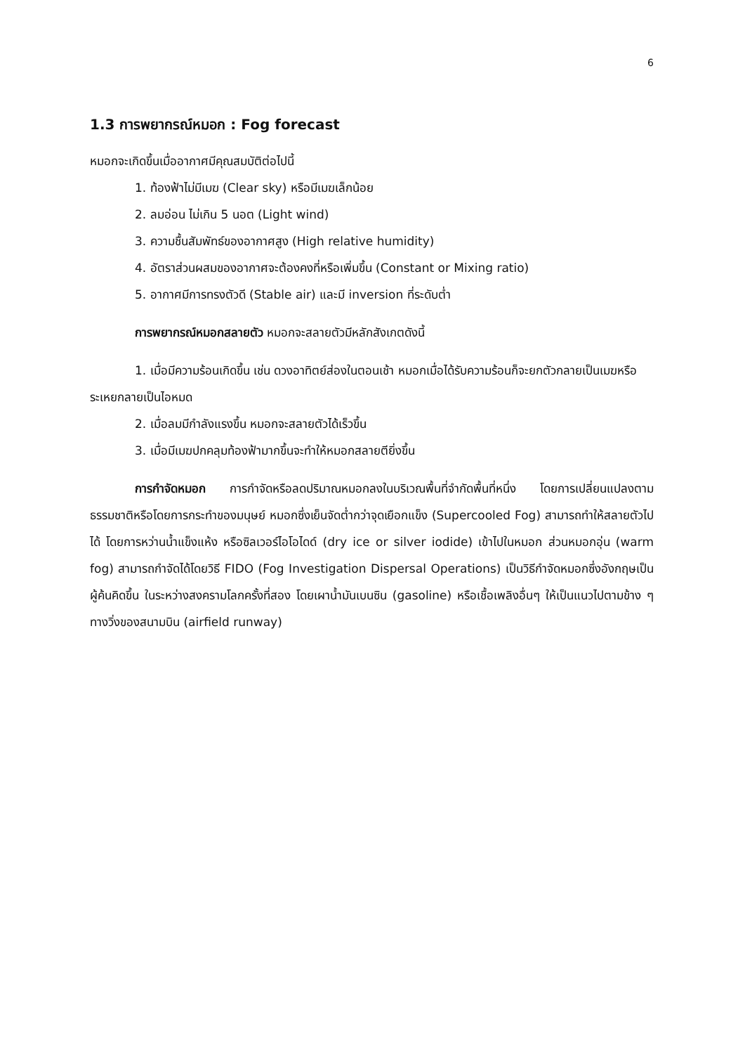6
1.3 การพยากรณ์หมอก : Fog forecast
หมอกจะเกิดขึ้นเมื่ออากาศมีคุณสมบัติต่อไปนี้
1. ท้องฟ้าไม่มีเมฆ (Clear sky) หรือมีเมฆเล็กน้อย
2. ลมอ่อน ไม่เกิน 5 นอต (Light wind)
3. ความชื้นสัมพัทธ์ของอากาศสูง (High relative humidity)
4. อัตราส่วนผสมของอากาศจะต้องคงที่หรือเพิ่มขึ้น (Constant or Mixing ratio)
5. อากาศมีการทรงตัวดี (Stable air) และมี inversion ที่ระดับต่ำ
การพยากรณ์หมอกสลายตัว หมอกจะสลายตัวมีหลักสังเกตดังนี้
1. เมื่อมีความร้อนเกิดขึ้น เช่น ดวงอาทิตย์ส่องในตอนเช้า หมอกเมื่อได้รับความร้อนก็จะยกตัวกลายเป็นเมฆหรือระเหยกลายเป็นไอหมด
2. เมื่อลมมีกำลังแรงขึ้น หมอกจะสลายตัวได้เร็วขึ้น
3. เมื่อมีเมฆปกคลุมท้องฟ้ามากขึ้นจะทำให้หมอกสลายตียิ่งขึ้น
การกำจัดหมอก การกำจัดหรือลดปริมาณหมอกลงในบริเวณพื้นที่จำกัดพื้นที่หนึ่ง โดยการเปลี่ยนแปลงตามธรรมชาติหรือโดยการกระทำของมนุษย์ หมอกซึ่งเย็นจัดต่ำกว่าจุดเยือกแข็ง (Supercooled Fog) สามารถทำให้สลายตัวไปได้ โดยการหว่านน้ำแข็งแห้ง หรือซิลเวอร์ไอโอไดด์ (dry ice or silver iodide) เข้าไปในหมอก ส่วนหมอกอุ่น (warm fog) สามารถกำจัดได้โดยวิธี FIDO (Fog Investigation Dispersal Operations) เป็นวิธีกำจัดหมอกซึ่งอังกฤษเป็นผู้ค้นคิดขึ้น ในระหว่างสงครามโลกครั้งที่สอง โดยเผาน้ำมันเบนซิน (gasoline) หรือเชื้อเพลิงอื่นๆ ให้เป็นแนวไปตามข้าง ๆ ทางวิ่งของสนามบิน (airfield runway)